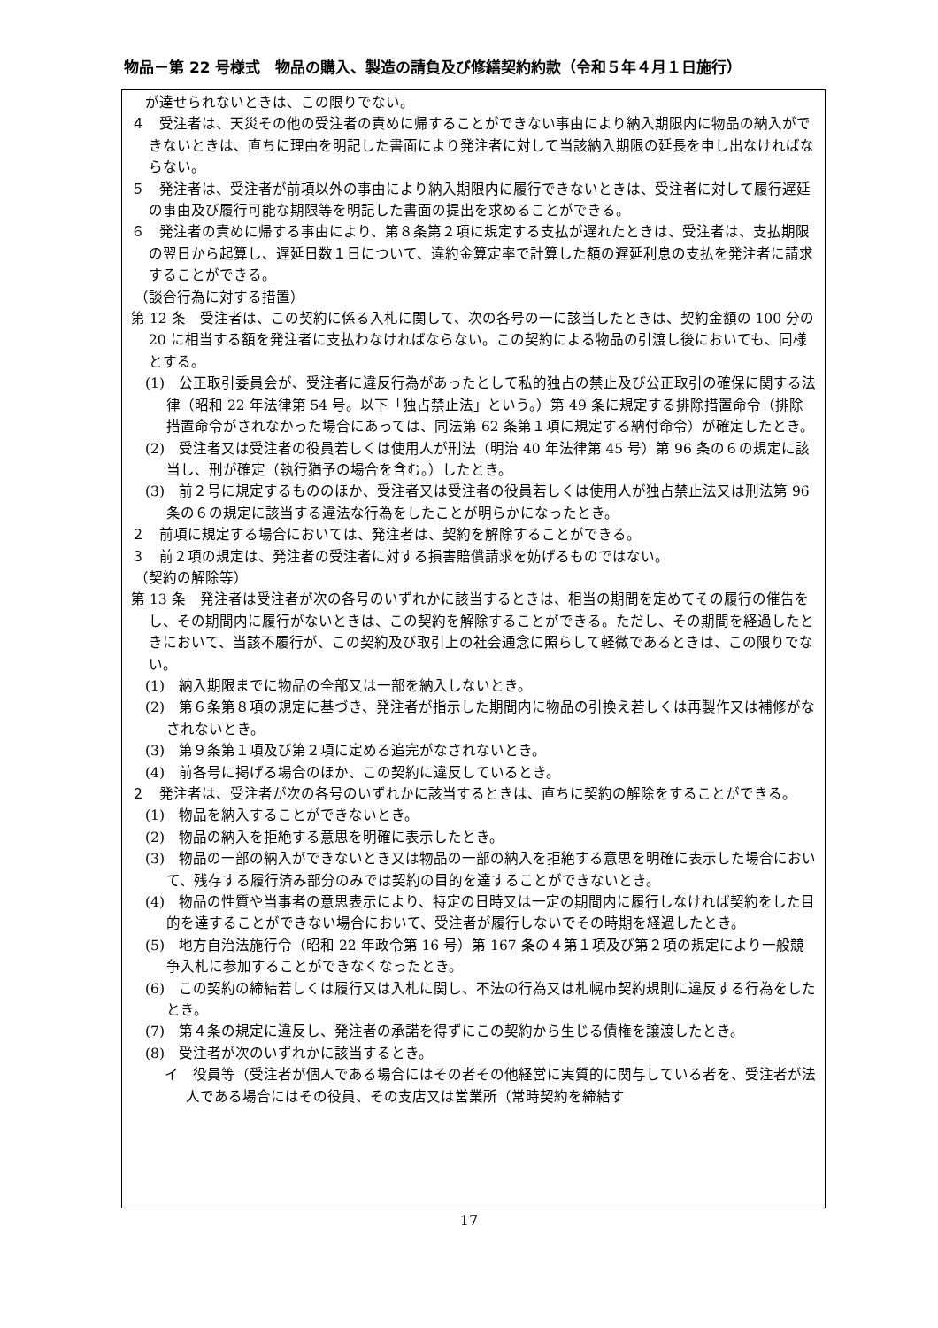物品－第 22 号様式　物品の購入、製造の請負及び修繕契約約款（令和５年４月１日施行）
　が達せられないときは、この限りでない。
４　受注者は、天災その他の受注者の責めに帰することができない事由により納入期限内に物品の納入ができないときは、直ちに理由を明記した書面により発注者に対して当該納入期限の延長を申し出なければならない。
５　発注者は、受注者が前項以外の事由により納入期限内に履行できないときは、受注者に対して履行遅延の事由及び履行可能な期限等を明記した書面の提出を求めることができる。
６　発注者の責めに帰する事由により、第８条第２項に規定する支払が遅れたときは、受注者は、支払期限の翌日から起算し、遅延日数１日について、違約金算定率で計算した額の遅延利息の支払を発注者に請求することができる。
（談合行為に対する措置）
第 12 条　受注者は、この契約に係る入札に関して、次の各号の一に該当したときは、契約金額の 100 分の 20 に相当する額を発注者に支払わなければならない。この契約による物品の引渡し後においても、同様とする。
(1)　公正取引委員会が、受注者に違反行為があったとして私的独占の禁止及び公正取引の確保に関する法律（昭和 22 年法律第 54 号。以下「独占禁止法」という。）第 49 条に規定する排除措置命令（排除措置命令がされなかった場合にあっては、同法第 62 条第１項に規定する納付命令）が確定したとき。
(2)　受注者又は受注者の役員若しくは使用人が刑法（明治 40 年法律第 45 号）第 96 条の６の規定に該当し、刑が確定（執行猶予の場合を含む。）したとき。
(3)　前２号に規定するもののほか、受注者又は受注者の役員若しくは使用人が独占禁止法又は刑法第 96 条の６の規定に該当する違法な行為をしたことが明らかになったとき。
２　前項に規定する場合においては、発注者は、契約を解除することができる。
３　前２項の規定は、発注者の受注者に対する損害賠償請求を妨げるものではない。
（契約の解除等）
第 13 条　発注者は受注者が次の各号のいずれかに該当するときは、相当の期間を定めてその履行の催告をし、その期間内に履行がないときは、この契約を解除することができる。ただし、その期間を経過したときにおいて、当該不履行が、この契約及び取引上の社会通念に照らして軽微であるときは、この限りでない。
(1)　納入期限までに物品の全部又は一部を納入しないとき。
(2)　第６条第８項の規定に基づき、発注者が指示した期間内に物品の引換え若しくは再製作又は補修がなされないとき。
(3)　第９条第１項及び第２項に定める追完がなされないとき。
(4)　前各号に掲げる場合のほか、この契約に違反しているとき。
２　発注者は、受注者が次の各号のいずれかに該当するときは、直ちに契約の解除をすることができる。
(1)　物品を納入することができないとき。
(2)　物品の納入を拒絶する意思を明確に表示したとき。
(3)　物品の一部の納入ができないとき又は物品の一部の納入を拒絶する意思を明確に表示した場合において、残存する履行済み部分のみでは契約の目的を達することができないとき。
(4)　物品の性質や当事者の意思表示により、特定の日時又は一定の期間内に履行しなければ契約をした目的を達することができない場合において、受注者が履行しないでその時期を経過したとき。
(5)　地方自治法施行令（昭和 22 年政令第 16 号）第 167 条の４第１項及び第２項の規定により一般競争入札に参加することができなくなったとき。
(6)　この契約の締結若しくは履行又は入札に関し、不法の行為又は札幌市契約規則に違反する行為をしたとき。
(7)　第４条の規定に違反し、発注者の承諾を得ずにこの契約から生じる債権を譲渡したとき。
(8)　受注者が次のいずれかに該当するとき。
イ　役員等（受注者が個人である場合にはその者その他経営に実質的に関与している者を、受注者が法人である場合にはその役員、その支店又は営業所（常時契約を締結す
17